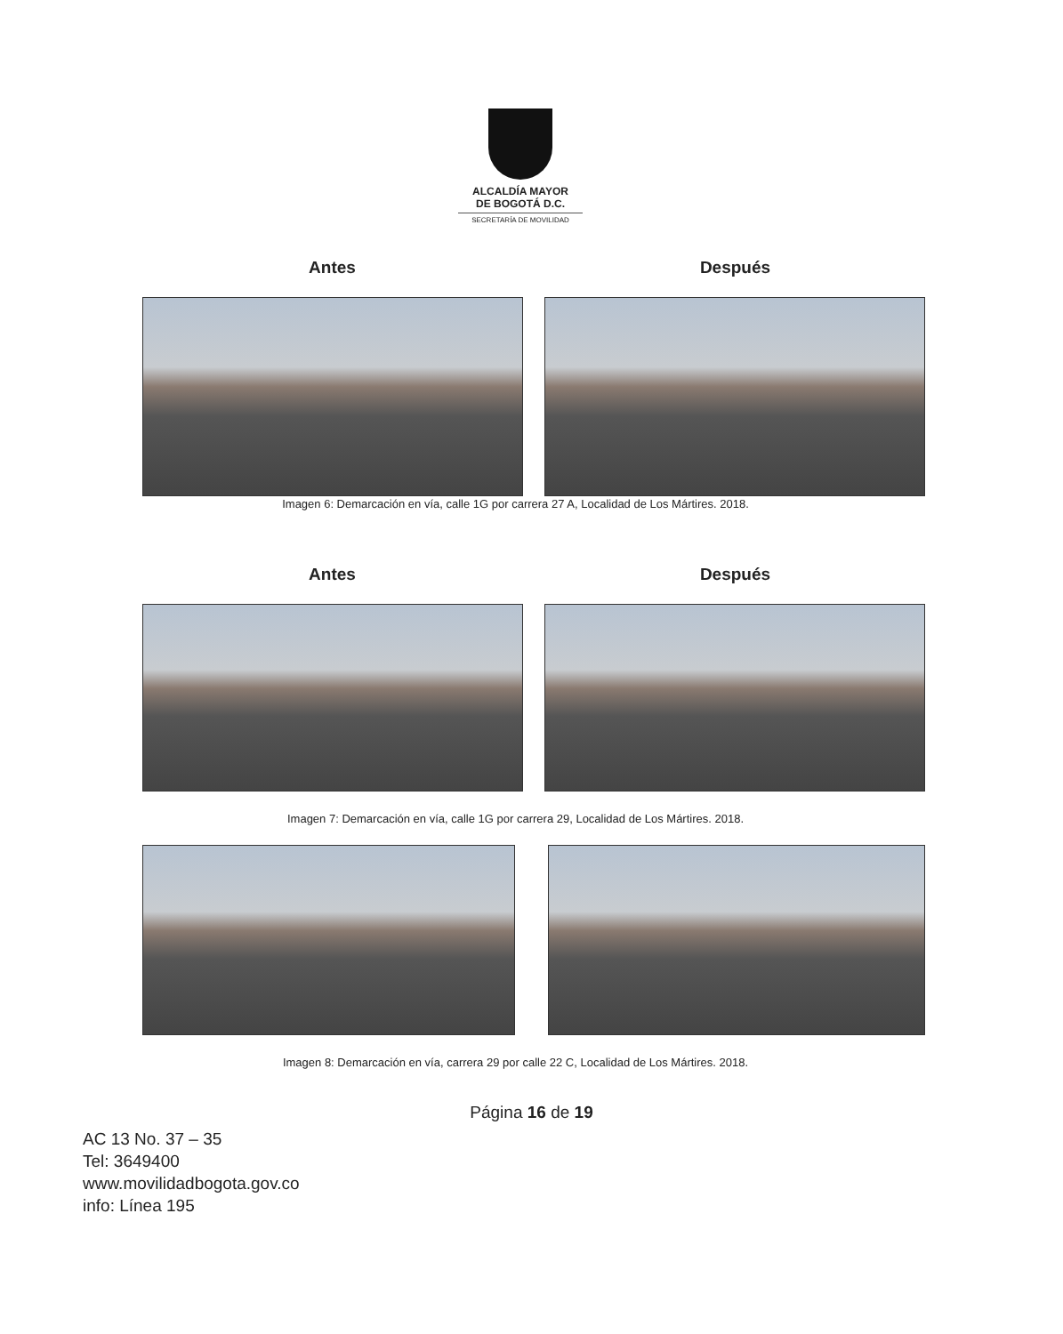ALCALDÍA MAYOR
DE BOGOTÁ D.C.
SECRETARÍA DE MOVILIDAD
Antes Después
Imagen 6: Demarcación en vía, calle 1G por carrera 27 A, Localidad de Los Mártires. 2018.
Antes Después
Imagen 7: Demarcación en vía, calle 1G por carrera 29, Localidad de Los Mártires. 2018.
Imagen 8: Demarcación en vía, carrera 29 por calle 22 C, Localidad de Los Mártires. 2018.
Página 16 de 19
AC 13 No. 37 – 35
Tel: 3649400
www.movilidadbogota.gov.co
info: Línea 195